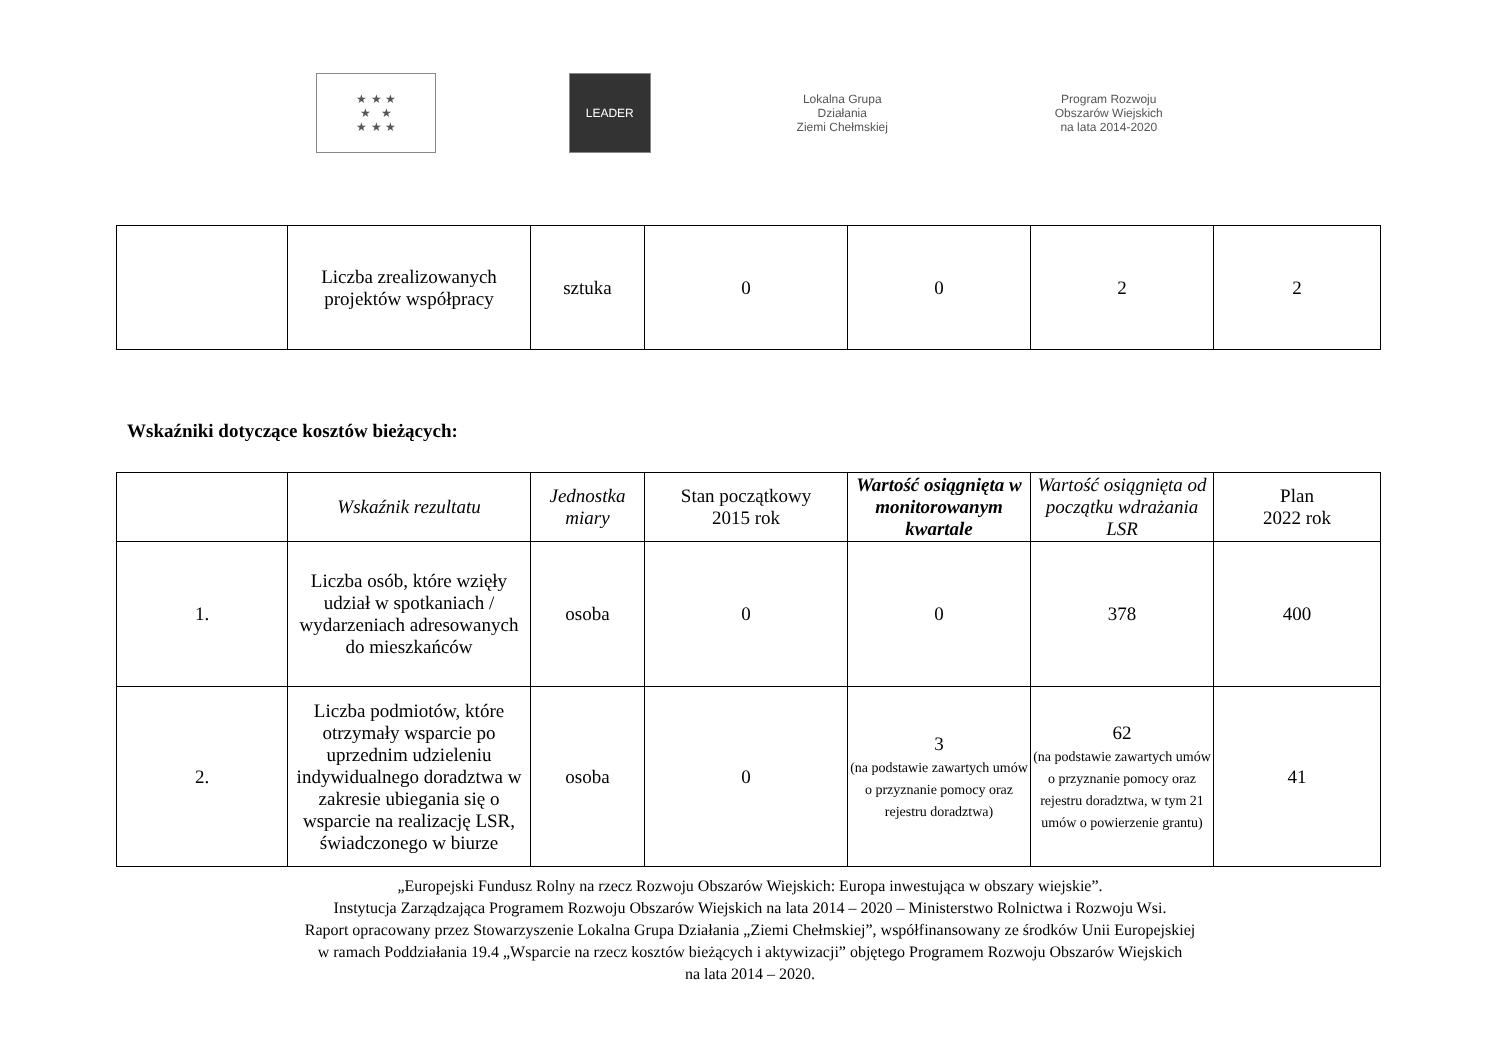★ ★ ★
★ ★
★ ★ ★
LEADER
Lokalna Grupa Działania
Ziemi Chełmskiej
Program Rozwoju Obszarów Wiejskich
na lata 2014-2020
| | Liczba zrealizowanych projektów współpracy | sztuka | 0 | 0 | 2 | 2 |
Wskaźniki dotyczące kosztów bieżących:
| | Wskaźnik rezultatu | Jednostka miary | Stan początkowy 2015 rok | Wartość osiągnięta w monitorowanym kwartale | Wartość osiągnięta od początku wdrażania LSR | Plan 2022 rok |
| --- | --- | --- | --- | --- | --- | --- |
| 1. | Liczba osób, które wzięły udział w spotkaniach / wydarzeniach adresowanych do mieszkańców | osoba | 0 | 0 | 378 | 400 |
| 2. | Liczba podmiotów, które otrzymały wsparcie po uprzednim udzieleniu indywidualnego doradztwa w zakresie ubiegania się o wsparcie na realizację LSR, świadczonego w biurze | osoba | 0 | 3 (na podstawie zawartych umów o przyznanie pomocy oraz rejestru doradztwa) | 62 (na podstawie zawartych umów o przyznanie pomocy oraz rejestru doradztwa, w tym 21 umów o powierzenie grantu) | 41 |
„Europejski Fundusz Rolny na rzecz Rozwoju Obszarów Wiejskich: Europa inwestująca w obszary wiejskie”.
Instytucja Zarządzająca Programem Rozwoju Obszarów Wiejskich na lata 2014 – 2020 – Ministerstwo Rolnictwa i Rozwoju Wsi.
Raport opracowany przez Stowarzyszenie Lokalna Grupa Działania „Ziemi Chełmskiej”, współfinansowany ze środków Unii Europejskiej
w ramach Poddziałania 19.4 „Wsparcie na rzecz kosztów bieżących i aktywizacji” objętego Programem Rozwoju Obszarów Wiejskich
na lata 2014 – 2020.